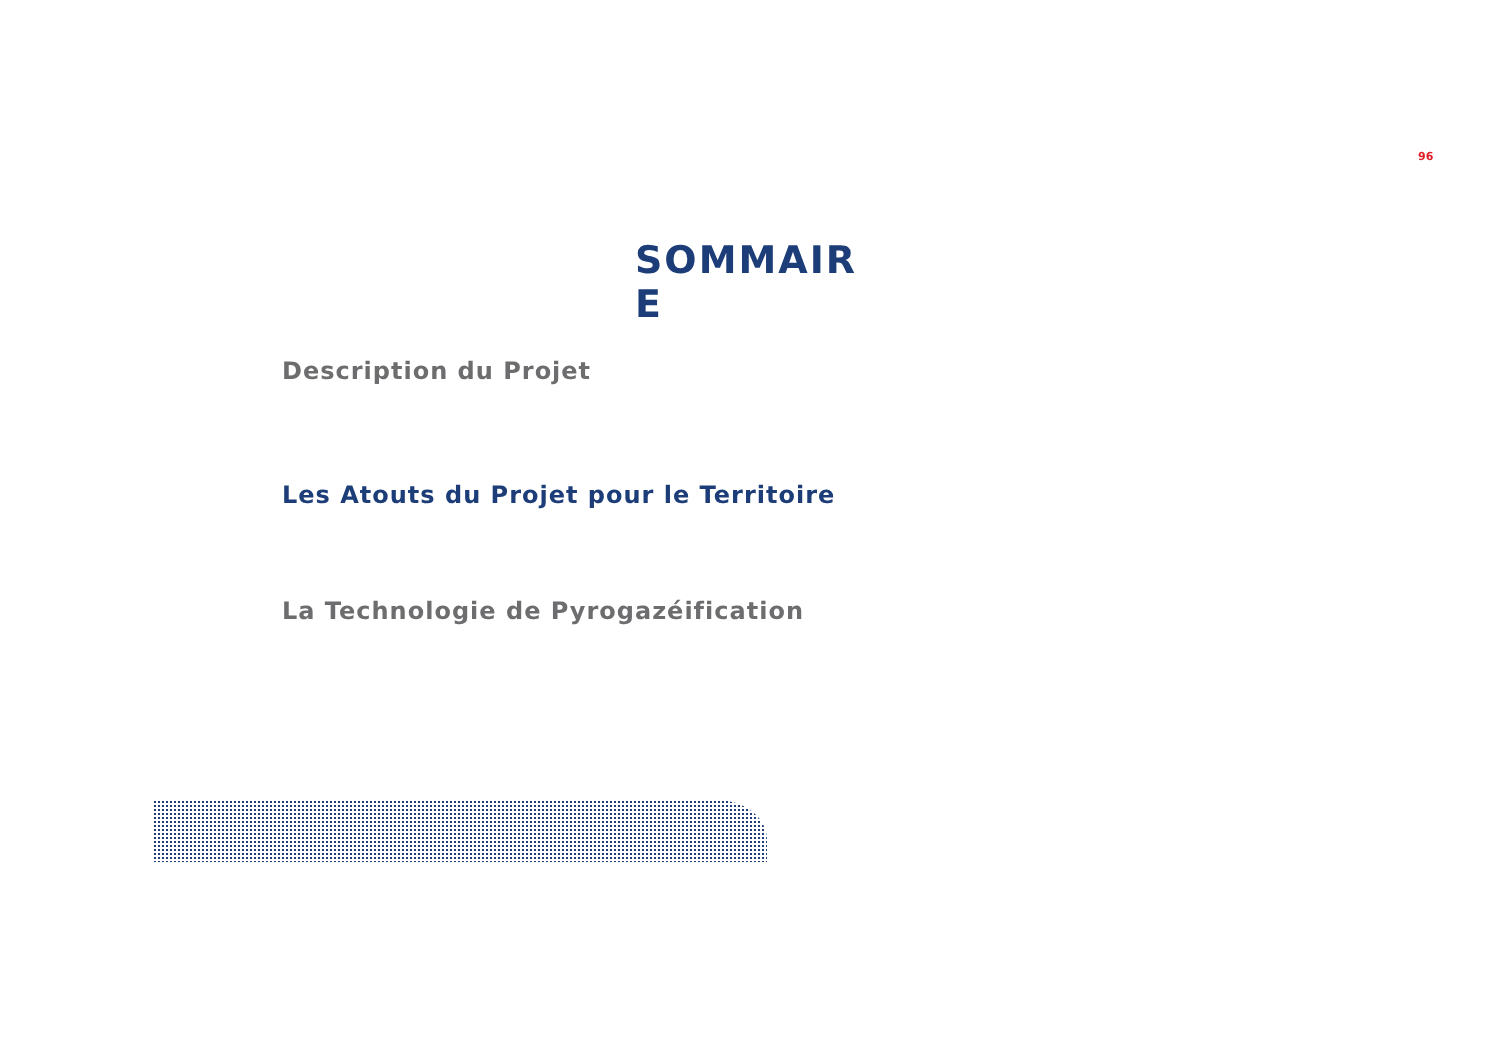96
SOMMAIR E
Description du Projet
Les Atouts du Projet pour le Territoire
La Technologie de Pyrogazéification